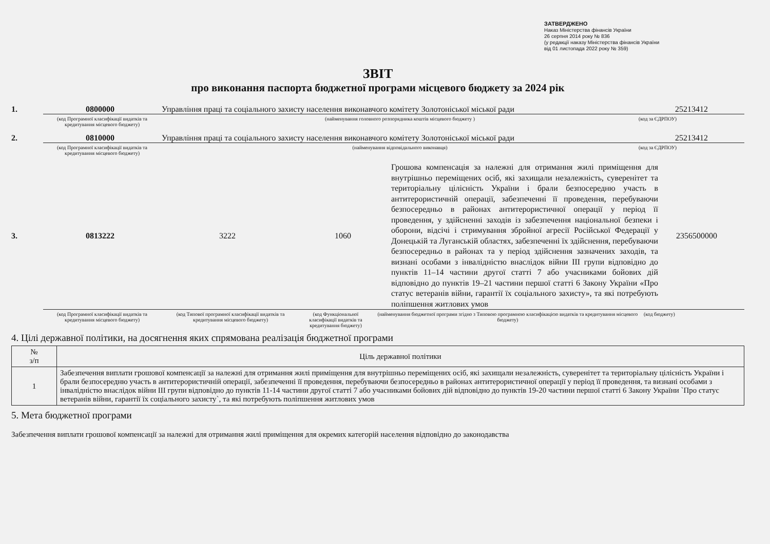ЗАТВЕРДЖЕНО
Наказ Міністерства фінансів України
26 серпня 2014 року № 836
(у редакції наказу Міністерства фінансів України
від 01 листопада 2022 року № 359)
ЗВІТ
про виконання паспорта бюджетної програми місцевого бюджету за 2024 рік
1. 0800000 Управління праці та соціального захисту населення виконавчого комітету Золотоніської міської ради 25213412
(код Програмної класифікації видатків та кредитування місцевого бюджету) (найменування головного розпорядника коштів місцевого бюджету ) (код за ЄДРПОУ)
2. 0810000 Управління праці та соціального захисту населення виконавчого комітету Золотоніської міської ради 25213412
(код Програмної класифікації видатків та кредитування місцевого бюджету) (найменування відповідального виконавця) (код за ЄДРПОУ)
3. 0813222 3222 1060 Грошова компенсація за належні для отримання жилі приміщення для внутрішньо переміщених осіб, які захищали незалежність, суверенітет та територіальну цілісність України і брали безпосередню участь в антитерористичній операції, забезпеченні її проведення, перебуваючи безпосередньо в районах антитерористичної операції у період її проведення, у здійсненні заходів із забезпечення національної безпеки і оборони, відсічі і стримування збройної агресії Російської Федерації у Донецькій та Луганській областях, забезпеченні їх здійснення, перебуваючи безпосередньо в районах та у період здійснення зазначених заходів, та визнані особами з інвалідністю внаслідок війни III групи відповідно до пунктів 11–14 частини другої статті 7 або учасниками бойових дій відповідно до пунктів 19–21 частини першої статті 6 Закону України «Про статус ветеранів війни, гарантії їх соціального захисту», та які потребують поліпшення житлових умов 2356500000
(код Програмної класифікації видатків та кредитування місцевого бюджету) (код Типової програмної класифікації видатків та кредитування місцевого бюджету) (код Функціональної класифікації видатків та кредитування бюджету) (найменування бюджетної програми згідно з Типовою програмною класифікацією видатків та кредитування місцевого бюджету) (код бюджету)
4. Цілі державної політики, на досягнення яких спрямована реалізація бюджетної програми
| № з/п | Ціль державної політики |
| --- | --- |
| 1 | Забезпечення виплати грошової компенсації за належні для отримання жилі приміщення для внутрішньо переміщених осіб, які захищали незалежність, суверенітет та територіальну цілісність України і брали безпосередню участь в антитерористичній операції, забезпеченні її проведення, перебуваючи безпосередньо в районах антитерористичної операції у період її проведення, та визнані особами з інвалідністю внаслідок війни III групи відповідно до пунктів 11-14 частини другої статті 7 або учасниками бойових дій відповідно до пунктів 19-20 частини першої статті 6 Закону України `Про статус ветеранів війни, гарантії їх соціального захисту`, та які потребують поліпшення житлових умов |
5. Мета бюджетної програми
Забезпечення виплати грошової компенсації за належні для отримання жилі приміщення для окремих категорій населення відповідно до законодавства